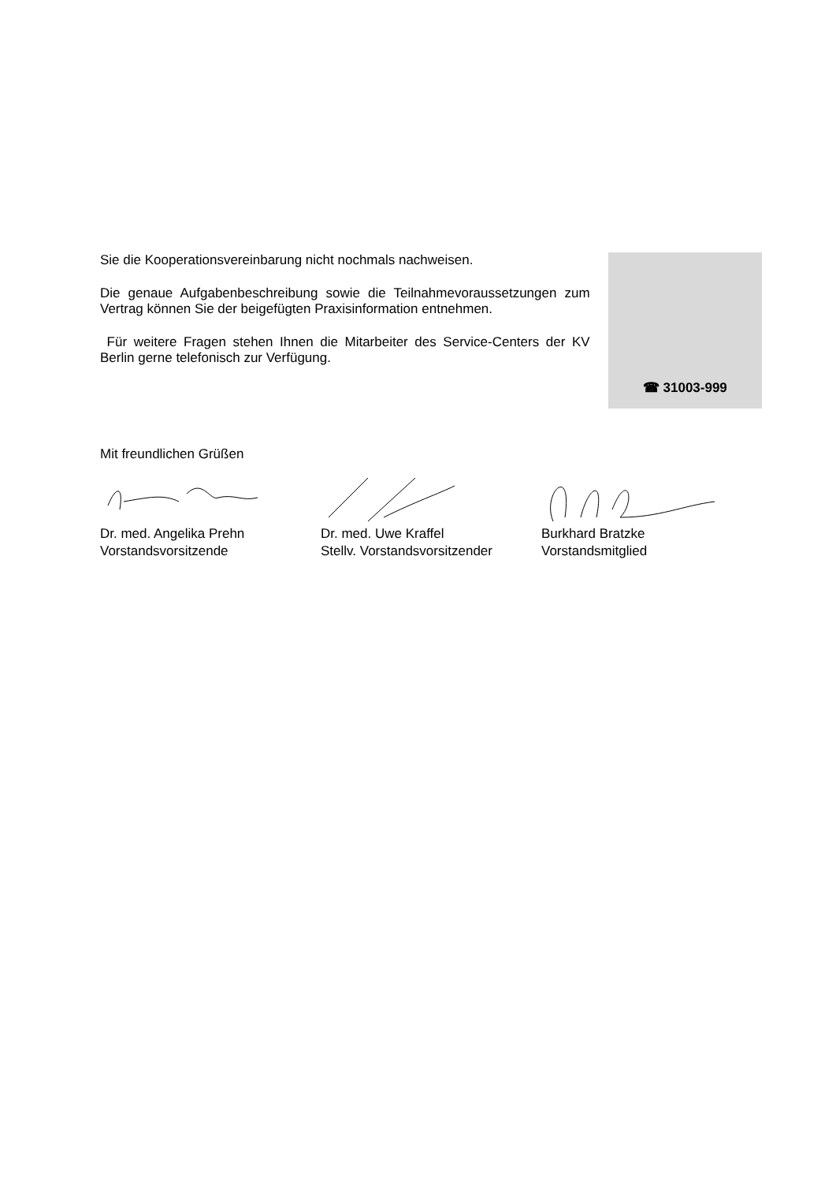Sie die Kooperationsvereinbarung nicht nochmals nachweisen.
Die genaue Aufgabenbeschreibung sowie die Teilnahmevoraussetzungen zum Vertrag können Sie der beigefügten Praxisinformation entnehmen.
Für weitere Fragen stehen Ihnen die Mitarbeiter des Service-Centers der KV Berlin gerne telefonisch zur Verfügung.
☎ 31003-999
Mit freundlichen Grüßen
Dr. med. Angelika Prehn
Vorstandsvorsitzende
Dr. med. Uwe Kraffel
Stellv. Vorstandsvorsitzender
Burkhard Bratzke
Vorstandsmitglied